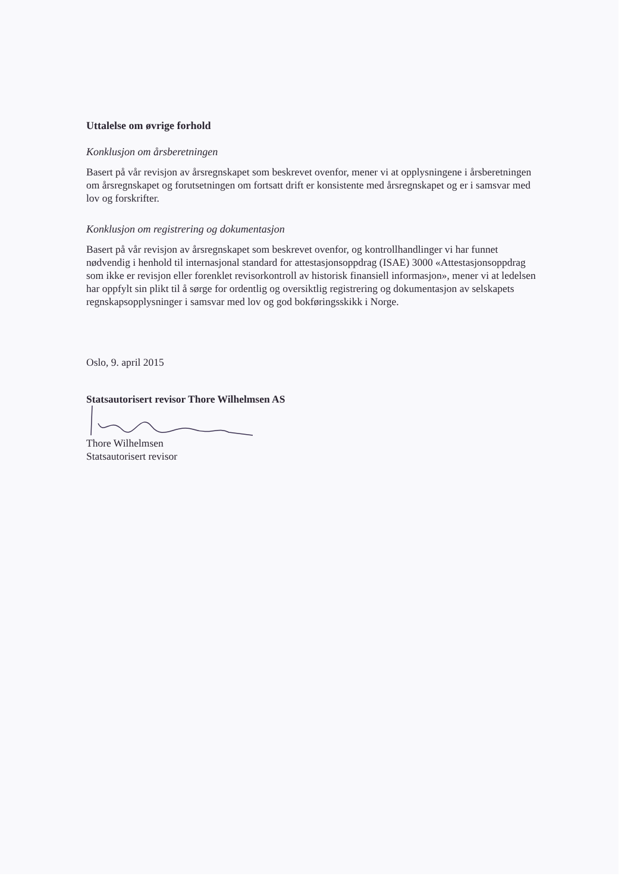Uttalelse om øvrige forhold
Konklusjon om årsberetningen
Basert på vår revisjon av årsregnskapet som beskrevet ovenfor, mener vi at opplysningene i årsberetningen om årsregnskapet og forutsetningen om fortsatt drift er konsistente med årsregnskapet og er i samsvar med lov og forskrifter.
Konklusjon om registrering og dokumentasjon
Basert på vår revisjon av årsregnskapet som beskrevet ovenfor, og kontrollhandlinger vi har funnet nødvendig i henhold til internasjonal standard for attestasjonsoppdrag (ISAE) 3000 «Attestasjonsoppdrag som ikke er revisjon eller forenklet revisorkontroll av historisk finansiell informasjon», mener vi at ledelsen har oppfylt sin plikt til å sørge for ordentlig og oversiktlig registrering og dokumentasjon av selskapets regnskapsopplysninger i samsvar med lov og god bokføringsskikk i Norge.
Oslo, 9. april 2015
Statsautorisert revisor Thore Wilhelmsen AS
Thore Wilhelmsen
Statsautorisert revisor